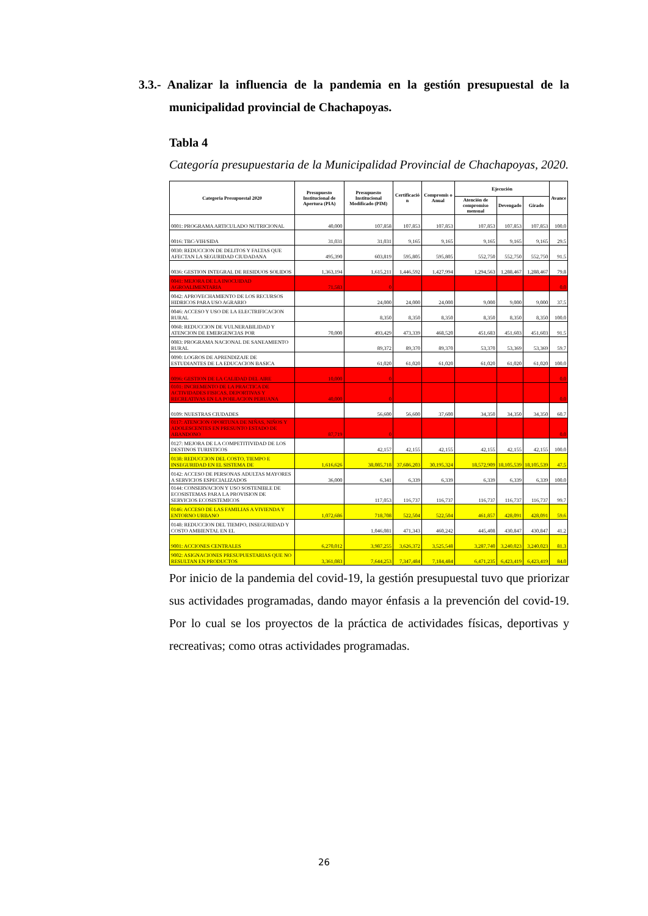3.3.- Analizar la influencia de la pandemia en la gestión presupuestal de la municipalidad provincial de Chachapoyas.
Tabla 4
Categoría presupuestaria de la Municipalidad Provincial de Chachapoyas, 2020.
| Categoria Presupuestal 2020 | Presupuesto Institucional de Apertura (PIA) | Presupuesto Institucional Modificado (PIM) | Certificació n | Compromis o Anual | Ejecución | | | Avance |
| --- | --- | --- | --- | --- | --- | --- | --- | --- |
| | | | | | Atención de compromiso mensual | Devengado | Girado | |
| 0001: PROGRAMA ARTICULADO NUTRICIONAL | 40,000 | 107,858 | 107,853 | 107,853 | 107,853 | 107,853 | 107,853 | 100.0 |
| 0016: TBC-VIH/SIDA | 31,031 | 31,031 | 9,165 | 9,165 | 9,165 | 9,165 | 9,165 | 29.5 |
| 0030: REDUCCION DE DELITOS Y FALTAS QUE AFECTAN LA SEGURIDAD CIUDADANA | 495,390 | 603,819 | 595,805 | 595,805 | 552,750 | 552,750 | 552,750 | 91.5 |
| 0036: GESTION INTEGRAL DE RESIDUOS SOLIDOS | 1,363,194 | 1,615,211 | 1,446,592 | 1,427,994 | 1,294,563 | 1,288,467 | 1,288,467 | 79.8 |
| 0041: MEJORA DE LA INOCUIDAD AGROALIMENTARIA | 71,583 | 0 | | | | | | 0.0 |
| 0042: APROVECHAMIENTO DE LOS RECURSOS HIDRICOS PARA USO AGRARIO | | 24,000 | 24,000 | 24,000 | 9,000 | 9,000 | 9,000 | 37.5 |
| 0046: ACCESO Y USO DE LA ELECTRIFICACION RURAL | | 8,350 | 8,350 | 8,350 | 8,350 | 8,350 | 8,350 | 100.0 |
| 0068: REDUCCION DE VULNERABILIDAD Y ATENCION DE EMERGENCIAS POR | 70,000 | 493,429 | 473,339 | 468,520 | 451,683 | 451,603 | 451,603 | 91.5 |
| 0083: PROGRAMA NACIONAL DE SANEAMIENTO RURAL | | 89,372 | 89,370 | 89,370 | 53,370 | 53,369 | 53,369 | 59.7 |
| 0090: LOGROS DE APRENDIZAJE DE ESTUDIANTES DE LA EDUCACION BASICA | | 61,020 | 61,020 | 61,020 | 61,020 | 61,020 | 61,020 | 100.0 |
| 0096: GESTION DE LA CALIDAD DEL AIRE | 10,000 | 0 | | | | | | 0.0 |
| 0101: INCREMENTO DE LA PRACTICA DE ACTIVIDADES FISICAS, DEPORTIVAS Y RECREATIVAS EN LA POBLACION PERUANA | 40,000 | 0 | | | | | | 0.0 |
| 0109: NUESTRAS CIUDADES | | 56,600 | 56,600 | 37,600 | 34,350 | 34,350 | 34,350 | 60.7 |
| 0117: ATENCION OPORTUNA DE NIÑAS, NIÑOS Y ADOLESCENTES EN PRESUNTO ESTADO DE ABANDONO | 87,719 | 0 | | | | | | 0.0 |
| 0127: MEJORA DE LA COMPETITIVIDAD DE LOS DESTINOS TURISTICOS | | 42,157 | 42,155 | 42,155 | 42,155 | 42,155 | 42,155 | 100.0 |
| 0138: REDUCCION DEL COSTO, TIEMPO E INSEGURIDAD EN EL SISTEMA DE | 1,616,626 | 38,085,718 | 37,686,203 | 30,195,324 | 18,572,909 | 18,105,539 | 18,105,539 | 47.5 |
| 0142: ACCESO DE PERSONAS ADULTAS MAYORES A SERVICIOS ESPECIALIZADOS | 36,000 | 6,341 | 6,339 | 6,339 | 6,339 | 6,339 | 6,339 | 100.0 |
| 0144: CONSERVACION Y USO SOSTENIBLE DE ECOSISTEMAS PARA LA PROVISION DE SERVICIOS ECOSISTEMICOS | | 117,053 | 116,737 | 116,737 | 116,737 | 116,737 | 116,737 | 99.7 |
| 0146: ACCESO DE LAS FAMILIAS A VIVIENDA Y ENTORNO URBANO | 1,072,686 | 718,708 | 522,504 | 522,504 | 461,857 | 428,091 | 428,091 | 59.6 |
| 0148: REDUCCION DEL TIEMPO, INSEGURIDAD Y COSTO AMBIENTAL EN EL | | 1,046,081 | 471,343 | 460,242 | 445,408 | 430,847 | 430,847 | 41.2 |
| 9001: ACCIONES CENTRALES | 6,270,012 | 3,987,255 | 3,626,372 | 3,525,548 | 3,287,740 | 3,240,023 | 3,240,023 | 81.3 |
| 9002: ASIGNACIONES PRESUPUESTARIAS QUE NO RESULTAN EN PRODUCTOS | 3,361,083 | 7,644,253 | 7,347,484 | 7,184,484 | 6,471,235 | 6,423,419 | 6,423,419 | 84.0 |
Por inicio de la pandemia del covid-19, la gestión presupuestal tuvo que priorizar sus actividades programadas, dando mayor énfasis a la prevención del covid-19. Por lo cual se los proyectos de la práctica de actividades físicas, deportivas y recreativas; como otras actividades programadas.
26